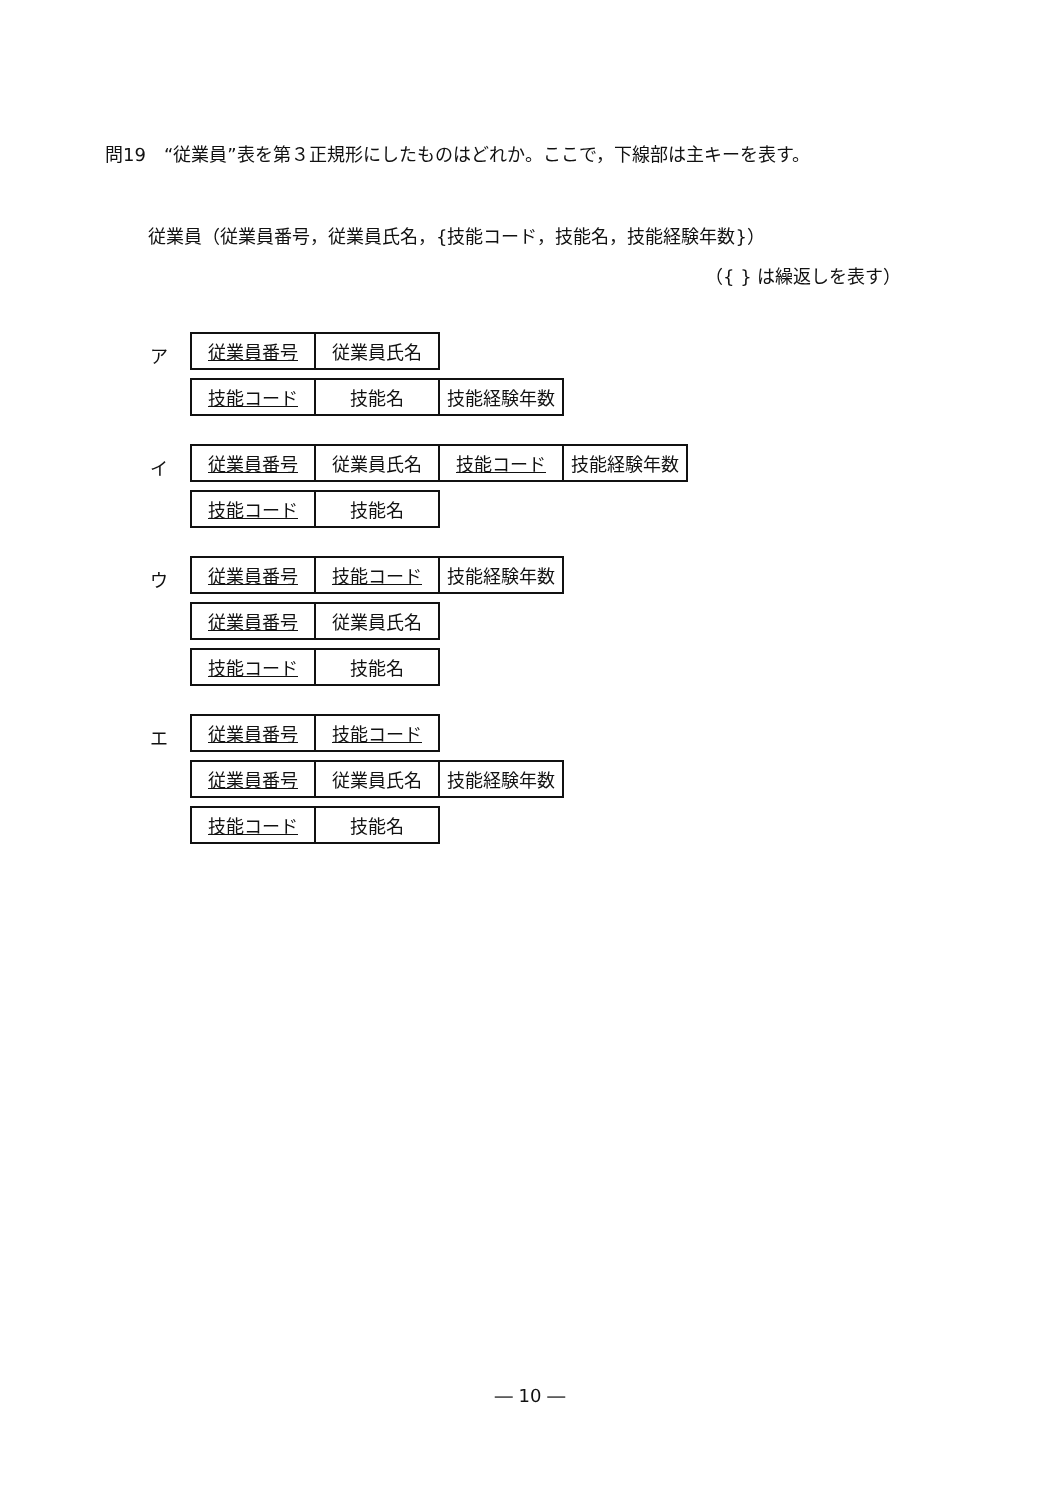問19　“従業員”表を第３正規形にしたものはどれか。ここで，下線部は主キーを表す。
従業員（従業員番号，従業員氏名，{技能コード，技能名，技能経験年数}）
（{ } は繰返しを表す）
ア
| 従業員番号 | 従業員氏名 |
| 技能コード | 技能名 | 技能経験年数 |
イ
| 従業員番号 | 従業員氏名 | 技能コード | 技能経験年数 |
| 技能コード | 技能名 |
ウ
| 従業員番号 | 技能コード | 技能経験年数 |
| 従業員番号 | 従業員氏名 |
| 技能コード | 技能名 |
エ
| 従業員番号 | 技能コード |
| 従業員番号 | 従業員氏名 | 技能経験年数 |
| 技能コード | 技能名 |
― 10 ―